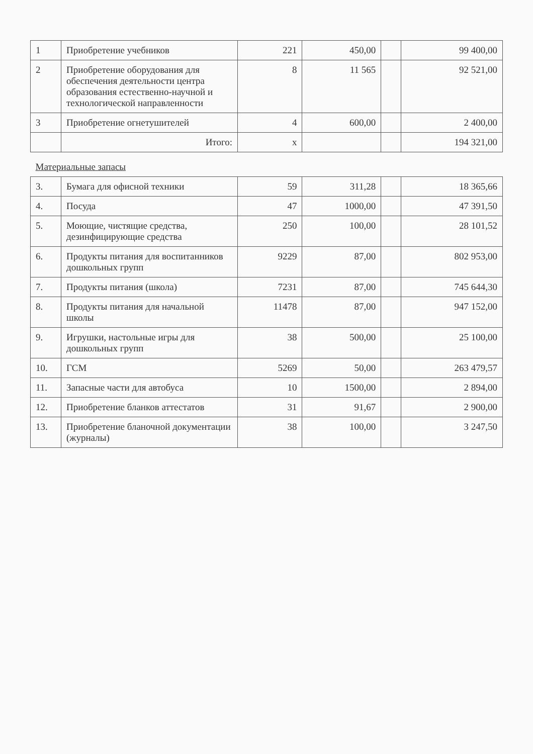| 1 | Приобретение учебников | 221 | 450,00 | | 99 400,00 |
| 2 | Приобретение оборудования для обеспечения деятельности центра образования естественно-научной и технологической направленности | 8 | 11 565 | | 92 521,00 |
| 3 | Приобретение огнетушителей | 4 | 600,00 | | 2 400,00 |
| | Итого: | x | | | 194 321,00 |
| Материальные запасы | | | | | |
| 3. | Бумага для офисной техники | 59 | 311,28 | | 18 365,66 |
| 4. | Посуда | 47 | 1000,00 | | 47 391,50 |
| 5. | Моющие, чистящие средства, дезинфицирующие средства | 250 | 100,00 | | 28 101,52 |
| 6. | Продукты питания для воспитанников дошкольных групп | 9229 | 87,00 | | 802 953,00 |
| 7. | Продукты питания (школа) | 7231 | 87,00 | | 745 644,30 |
| 8. | Продукты питания для начальной школы | 11478 | 87,00 | | 947 152,00 |
| 9. | Игрушки, настольные игры для дошкольных групп | 38 | 500,00 | | 25 100,00 |
| 10. | ГСМ | 5269 | 50,00 | | 263 479,57 |
| 11. | Запасные части для автобуса | 10 | 1500,00 | | 2 894,00 |
| 12. | Приобретение бланков аттестатов | 31 | 91,67 | | 2 900,00 |
| 13. | Приобретение бланочной документации (журналы) | 38 | 100,00 | | 3 247,50 |